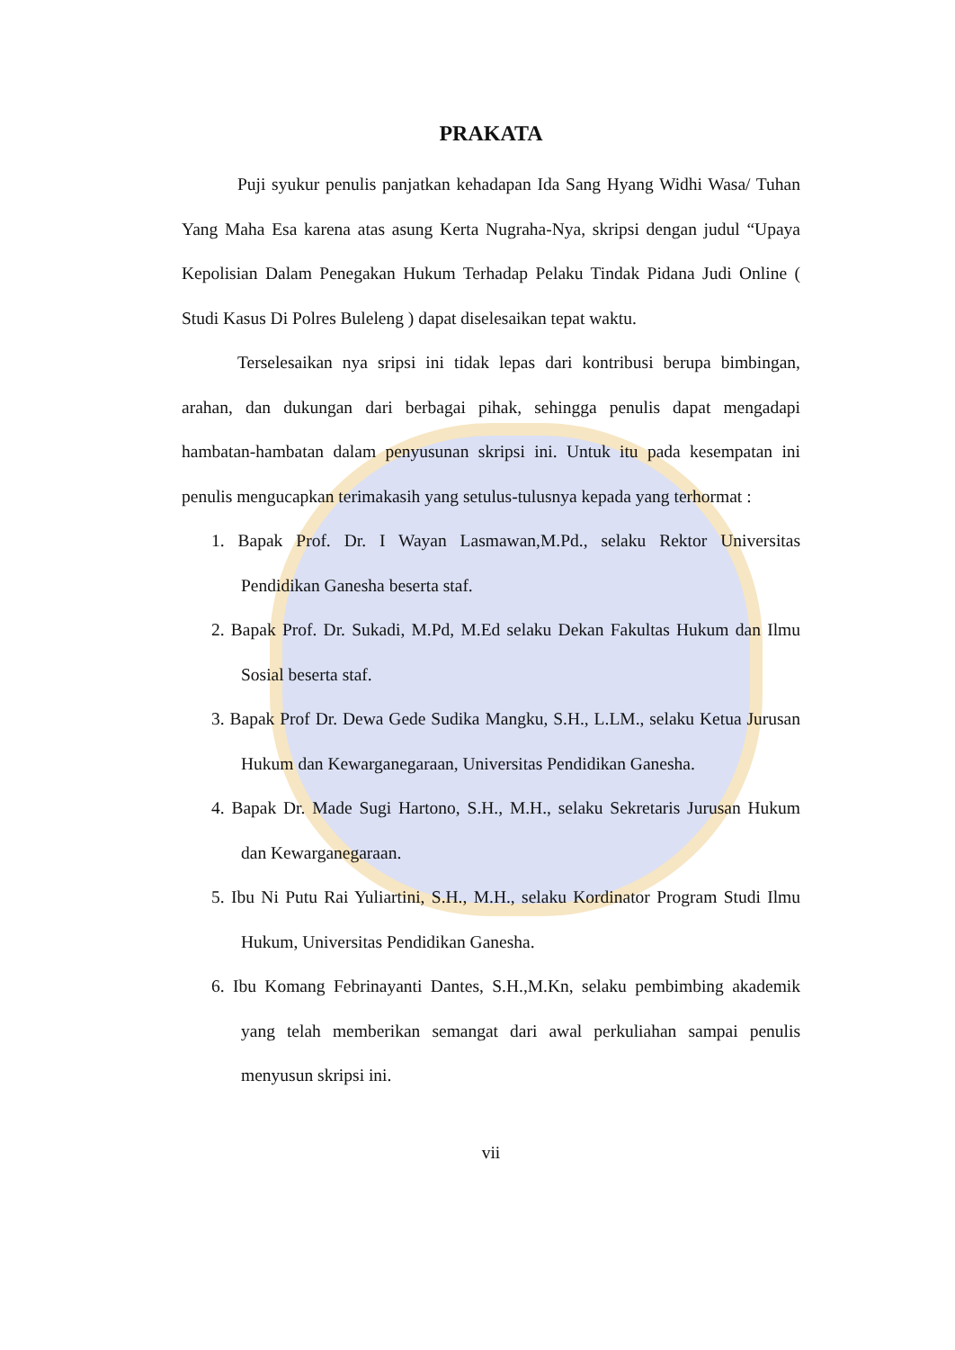PRAKATA
Puji syukur penulis panjatkan kehadapan Ida Sang Hyang Widhi Wasa/ Tuhan Yang Maha Esa karena atas asung Kerta Nugraha-Nya, skripsi dengan judul “Upaya Kepolisian Dalam Penegakan Hukum Terhadap Pelaku Tindak Pidana Judi Online ( Studi Kasus Di Polres Buleleng ) dapat diselesaikan tepat waktu.
Terselesaikan nya sripsi ini tidak lepas dari kontribusi berupa bimbingan, arahan, dan dukungan dari berbagai pihak, sehingga penulis dapat mengadapi hambatan-hambatan dalam penyusunan skripsi ini. Untuk itu pada kesempatan ini penulis mengucapkan terimakasih yang setulus-tulusnya kepada yang terhormat :
1. Bapak Prof. Dr. I Wayan Lasmawan,M.Pd., selaku Rektor Universitas Pendidikan Ganesha beserta staf.
2. Bapak Prof. Dr. Sukadi, M.Pd, M.Ed selaku Dekan Fakultas Hukum dan Ilmu Sosial beserta staf.
3. Bapak Prof Dr. Dewa Gede Sudika Mangku, S.H., L.LM., selaku Ketua Jurusan Hukum dan Kewarganegaraan, Universitas Pendidikan Ganesha.
4. Bapak Dr. Made Sugi Hartono, S.H., M.H., selaku Sekretaris Jurusan Hukum dan Kewarganegaraan.
5. Ibu Ni Putu Rai Yuliartini, S.H., M.H., selaku Kordinator Program Studi Ilmu Hukum, Universitas Pendidikan Ganesha.
6. Ibu Komang Febrinayanti Dantes, S.H.,M.Kn, selaku pembimbing akademik yang telah memberikan semangat dari awal perkuliahan sampai penulis menyusun skripsi ini.
vii